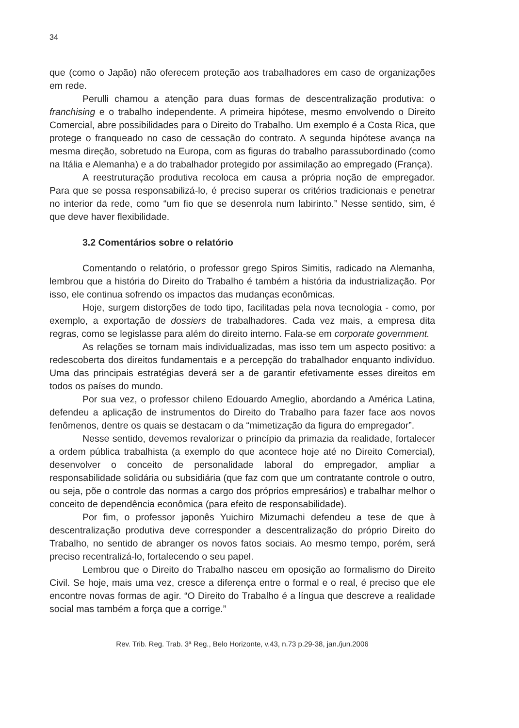34
que (como o Japão) não oferecem proteção aos trabalhadores em caso de organizações em rede.
Perulli chamou a atenção para duas formas de descentralização produtiva: o franchising e o trabalho independente. A primeira hipótese, mesmo envolvendo o Direito Comercial, abre possibilidades para o Direito do Trabalho. Um exemplo é a Costa Rica, que protege o franqueado no caso de cessação do contrato. A segunda hipótese avança na mesma direção, sobretudo na Europa, com as figuras do trabalho parassubordinado (como na Itália e Alemanha) e a do trabalhador protegido por assimilação ao empregado (França).
A reestruturação produtiva recoloca em causa a própria noção de empregador. Para que se possa responsabilizá-lo, é preciso superar os critérios tradicionais e penetrar no interior da rede, como “um fio que se desenrola num labirinto.” Nesse sentido, sim, é que deve haver flexibilidade.
3.2 Comentários sobre o relatório
Comentando o relatório, o professor grego Spiros Simitis, radicado na Alemanha, lembrou que a história do Direito do Trabalho é também a história da industrialização. Por isso, ele continua sofrendo os impactos das mudanças econômicas.
Hoje, surgem distorções de todo tipo, facilitadas pela nova tecnologia - como, por exemplo, a exportação de dossiers de trabalhadores. Cada vez mais, a empresa dita regras, como se legislasse para além do direito interno. Fala-se em corporate government.
As relações se tornam mais individualizadas, mas isso tem um aspecto positivo: a redescoberta dos direitos fundamentais e a percepção do trabalhador enquanto indivíduo. Uma das principais estratégias deverá ser a de garantir efetivamente esses direitos em todos os países do mundo.
Por sua vez, o professor chileno Edouardo Ameglio, abordando a América Latina, defendeu a aplicação de instrumentos do Direito do Trabalho para fazer face aos novos fenômenos, dentre os quais se destacam o da “mimetização da figura do empregador”.
Nesse sentido, devemos revalorizar o princípio da primazia da realidade, fortalecer a ordem pública trabalhista (a exemplo do que acontece hoje até no Direito Comercial), desenvolver o conceito de personalidade laboral do empregador, ampliar a responsabilidade solidária ou subsidiária (que faz com que um contratante controle o outro, ou seja, põe o controle das normas a cargo dos próprios empresários) e trabalhar melhor o conceito de dependência econômica (para efeito de responsabilidade).
Por fim, o professor japonês Yuichiro Mizumachi defendeu a tese de que à descentralização produtiva deve corresponder a descentralização do próprio Direito do Trabalho, no sentido de abranger os novos fatos sociais. Ao mesmo tempo, porém, será preciso recentralizá-lo, fortalecendo o seu papel.
Lembrou que o Direito do Trabalho nasceu em oposição ao formalismo do Direito Civil. Se hoje, mais uma vez, cresce a diferença entre o formal e o real, é preciso que ele encontre novas formas de agir. “O Direito do Trabalho é a língua que descreve a realidade social mas também a força que a corrige.”
Rev. Trib. Reg. Trab. 3ª Reg., Belo Horizonte, v.43, n.73 p.29-38, jan./jun.2006